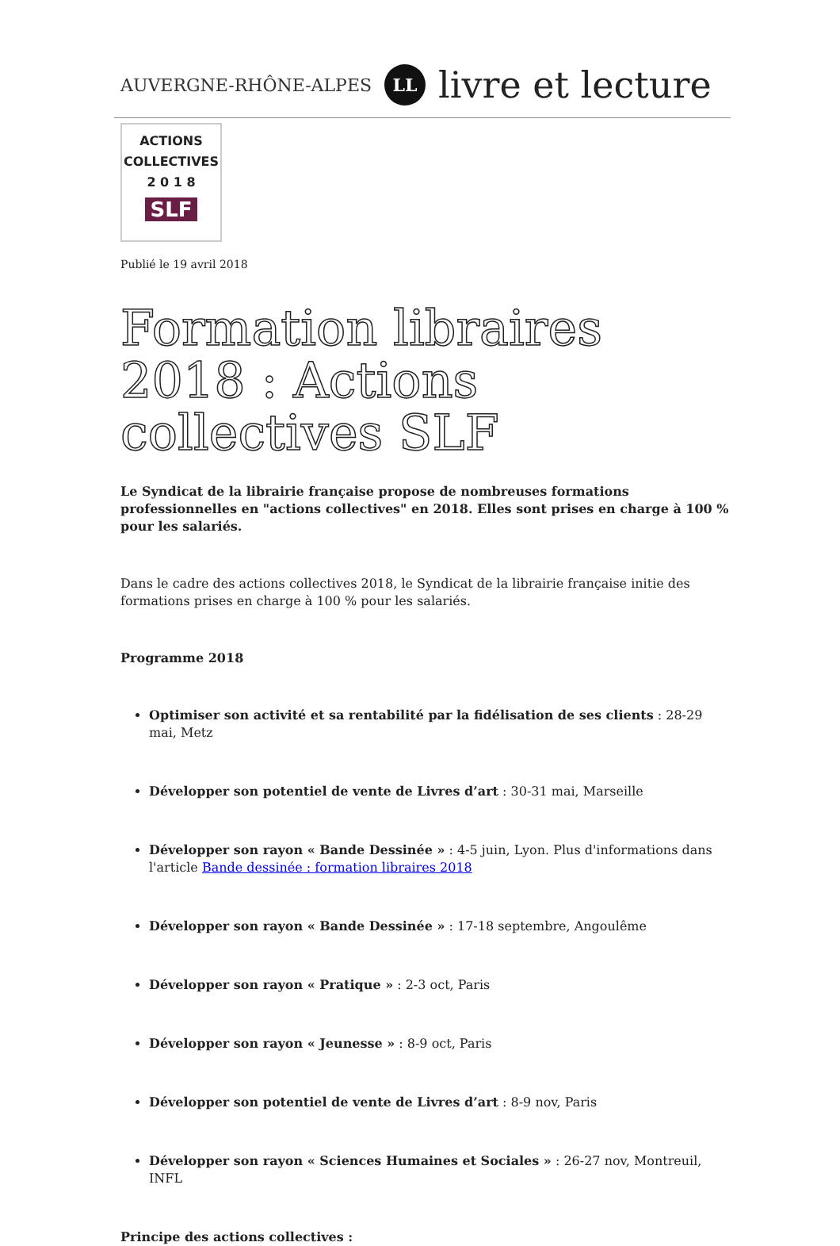AUVERGNE-RHÔNE-ALPES LL livre et lecture
ACTIONS
COLLECTIVES
2 0 1 8
SLF
Publié le 19 avril 2018
Formation libraires 2018 : Actions collectives SLF
Le Syndicat de la librairie française propose de nombreuses formations professionnelles en "actions collectives" en 2018. Elles sont prises en charge à 100 % pour les salariés.
Dans le cadre des actions collectives 2018, le Syndicat de la librairie française initie des formations prises en charge à 100 % pour les salariés.
Programme 2018
Optimiser son activité et sa rentabilité par la fidélisation de ses clients : 28-29 mai, Metz
Développer son potentiel de vente de Livres d’art : 30-31 mai, Marseille
Développer son rayon « Bande Dessinée » : 4-5 juin, Lyon. Plus d'informations dans l'article Bande dessinée : formation libraires 2018
Développer son rayon « Bande Dessinée » : 17-18 septembre, Angoulême
Développer son rayon « Pratique » : 2-3 oct, Paris
Développer son rayon « Jeunesse » : 8-9 oct, Paris
Développer son potentiel de vente de Livres d’art : 8-9 nov, Paris
Développer son rayon « Sciences Humaines et Sociales » : 26-27 nov, Montreuil, INFL
Principe des actions collectives :